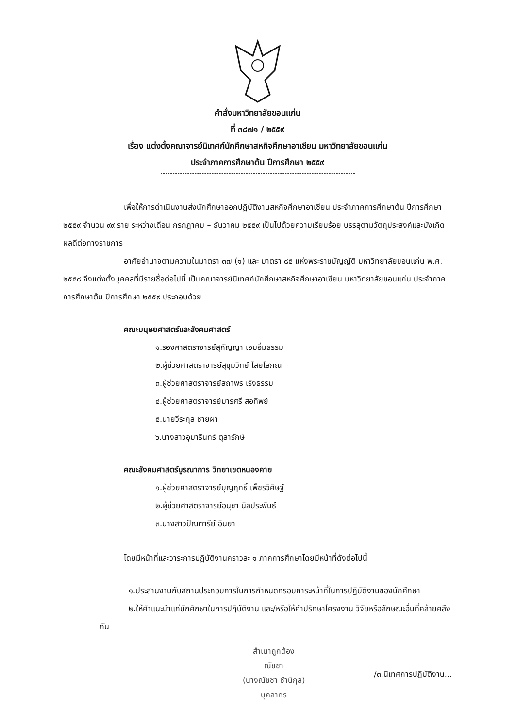คำสั่งมหาวิทยาลัยขอนแก่น
ที่ ๓๘๗๑ / ๒๕๕๙
เรื่อง แต่งตั้งคณาจารย์นิเทศก์นักศึกษาสหกิจศึกษาอาเซียน มหาวิทยาลัยขอนแก่น
ประจำภาคการศึกษาต้น ปีการศึกษา ๒๕๕๙
เพื่อให้การดำเนินงานส่งนักศึกษาออกปฏิบัติงานสหกิจศึกษาอาเซียน ประจำภาคการศึกษาต้น ปีการศึกษา ๒๕๕๙ จำนวน ๙๙ ราย ระหว่างเดือน กรกฎาคม – ธันวาคม ๒๕๕๙ เป็นไปด้วยความเรียบร้อย บรรลุตามวัตถุประสงค์และบังเกิดผลดีต่อทางราชการ
อาศัยอำนาจตามความในมาตรา ๓๗ (๑) และ มาตรา ๘๕ แห่งพระราชบัญญัติ มหาวิทยาลัยขอนแก่น พ.ศ. ๒๕๕๘ จึงแต่งตั้งบุคคลที่มีรายชื่อต่อไปนี้ เป็นคณาจารย์นิเทศก์นักศึกษาสหกิจศึกษาอาเซียน มหาวิทยาลัยขอนแก่น ประจำภาคการศึกษาต้น ปีการศึกษา ๒๕๕๙ ประกอบด้วย
คณะมนุษยศาสตร์และสังคมศาสตร์
๑.รองศาสตราจารย์สุกัญญา เอมอิ่มธรรม
๒.ผู้ช่วยศาสตราจารย์สุขุมวิทย์ ไสยโสภณ
๓.ผู้ช่วยศาสตราจารย์สถาพร เริงธรรม
๔.ผู้ช่วยศาสตราจารย์มารศรี สอทิพย์
๕.นายวีระกุล ชายผา
๖.นางสาวอุมารินทร์ ตุลารักษ์
คณะสังคมศาสตร์บูรณาการ วิทยาเขตหนองคาย
๑.ผู้ช่วยศาสตราจารย์บุญฤทธิ์ เพ็ชรวิศิษฐ์
๒.ผู้ช่วยศาสตราจารย์อนุชา นิลประพันธ์
๓.นางสาวปัณฑารีย์ อินยา
โดยมีหน้าที่และวาระการปฏิบัติงานคราวละ ๑ ภาคการศึกษาโดยมีหน้าที่ดังต่อไปนี้
๑.ประสานงานกับสถานประกอบการในการกำหนดกรอบภาระหน้าที่ในการปฏิบัติงานของนักศึกษา
๒.ให้คำแนะนำแก่นักศึกษาในการปฏิบัติงาน และ/หรือให้คำปรึกษาโครงงาน วิจัยหรือลักษณะอื่นที่คล้ายคลึงกัน
สำเนาถูกต้อง
ณัชชา
(นางณัชชา ชำนิกุล)
บุคลากร
/๓.นิเทศการปฏิบัติงาน...